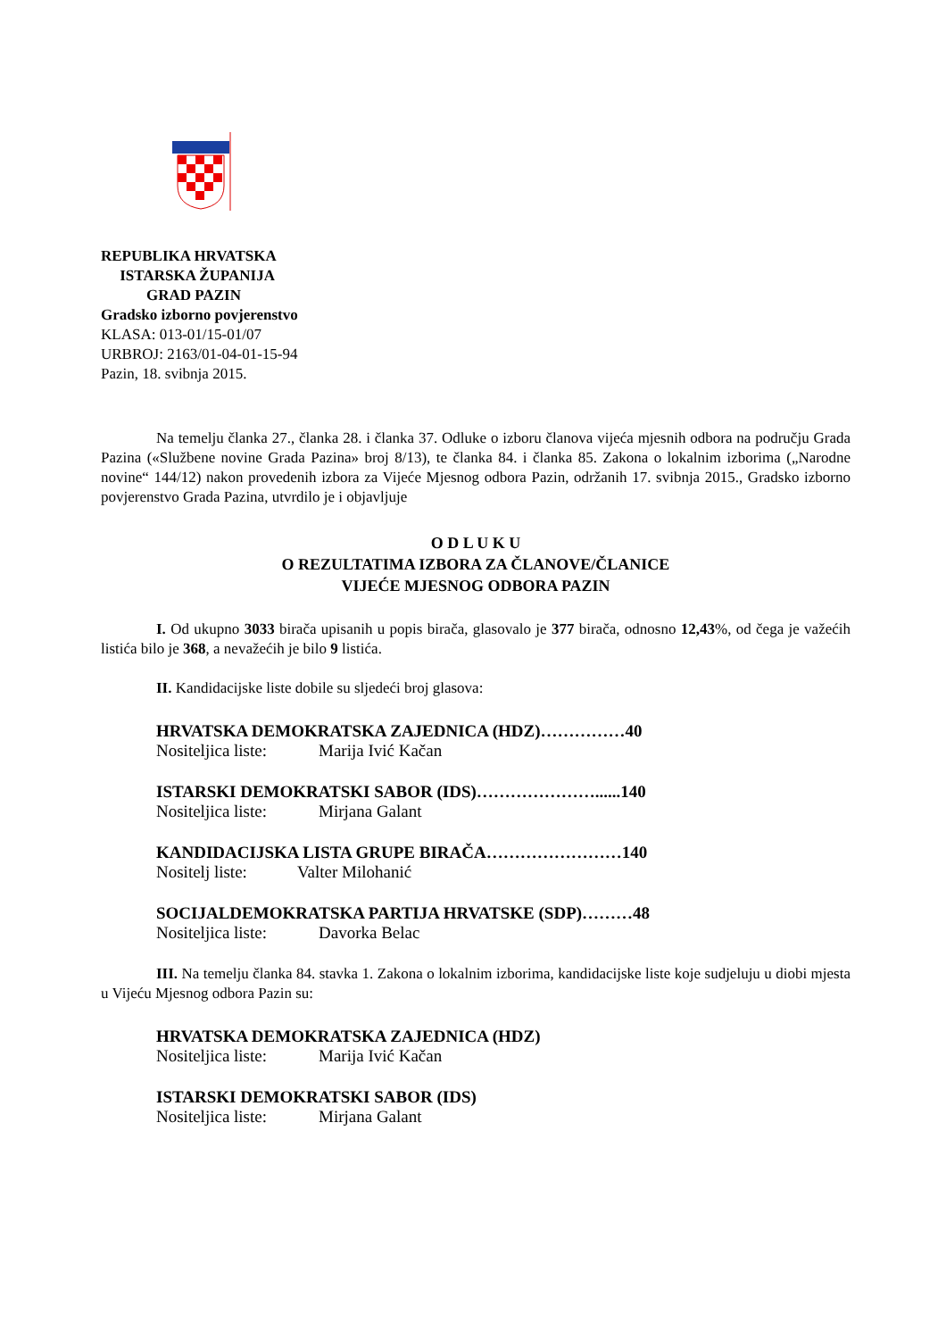REPUBLIKA HRVATSKA
ISTARSKA ŽUPANIJA
GRAD PAZIN
Gradsko izborno povjerenstvo
KLASA: 013-01/15-01/07
URBROJ: 2163/01-04-01-15-94
Pazin, 18. svibnja 2015.
Na temelju članka 27., članka 28. i članka 37. Odluke o izboru članova vijeća mjesnih odbora na području Grada Pazina («Službene novine Grada Pazina» broj 8/13), te članka 84. i članka 85. Zakona o lokalnim izborima („Narodne novine“ 144/12) nakon provedenih izbora za Vijeće Mjesnog odbora Pazin, održanih 17. svibnja 2015., Gradsko izborno povjerenstvo Grada Pazina, utvrdilo je i objavljuje
O D L U K U
O REZULTATIMA IZBORA ZA ČLANOVE/ČLANICE
VIJEĆE MJESNOG ODBORA PAZIN
I. Od ukupno 3033 birača upisanih u popis birača, glasovalo je 377 birača, odnosno 12,43%, od čega je važećih listića bilo je 368, a nevažećih je bilo 9 listića.
II. Kandidacijske liste dobile su sljedeći broj glasova:
HRVATSKA DEMOKRATSKA ZAJEDNICA (HDZ)……………40
Nositeljica liste: Marija Ivić Kačan
ISTARSKI DEMOKRATSKI SABOR (IDS)…………………......140
Nositeljica liste: Mirjana Galant
KANDIDACIJSKA LISTA GRUPE BIRAČA……………………140
Nositelj liste: Valter Milohanić
SOCIJALDEMOKRATSKA PARTIJA HRVATSKE (SDP)………48
Nositeljica liste: Davorka Belac
III. Na temelju članka 84. stavka 1. Zakona o lokalnim izborima, kandidacijske liste koje sudjeluju u diobi mjesta u Vijeću Mjesnog odbora Pazin su:
HRVATSKA DEMOKRATSKA ZAJEDNICA (HDZ)
Nositeljica liste: Marija Ivić Kačan
ISTARSKI DEMOKRATSKI SABOR (IDS)
Nositeljica liste: Mirjana Galant